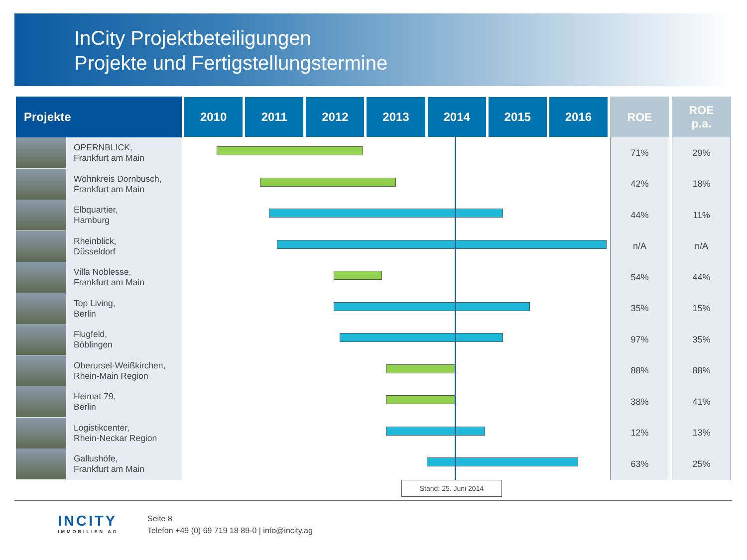InCity Projektbeteiligungen
Projekte und Fertigstellungstermine
| Projekte | 2010 2011 2012 2013 2014 2015 2016 | ROE | ROE p.a. |
| --- | --- | --- | --- |
| OPERNBLICK, Frankfurt am Main | | 71% | 29% |
| Wohnkreis Dornbusch, Frankfurt am Main | | 42% | 18% |
| Elbquartier, Hamburg | | 44% | 11% |
| Rheinblick, Düsseldorf | | n/A | n/A |
| Villa Noblesse, Frankfurt am Main | | 54% | 44% |
| Top Living, Berlin | | 35% | 15% |
| Flugfeld, Böblingen | | 97% | 35% |
| Oberursel-Weißkirchen, Rhein-Main Region | | 88% | 88% |
| Heimat 79, Berlin | | 38% | 41% |
| Logistikcenter, Rhein-Neckar Region | | 12% | 13% |
| Gallushöfe, Frankfurt am Main | | 63% | 25% |
Stand: 25. Juni 2014
INCITY
IMMOBILIEN AG
Seite 8
Telefon +49 (0) 69 719 18 89-0 | info@incity.ag